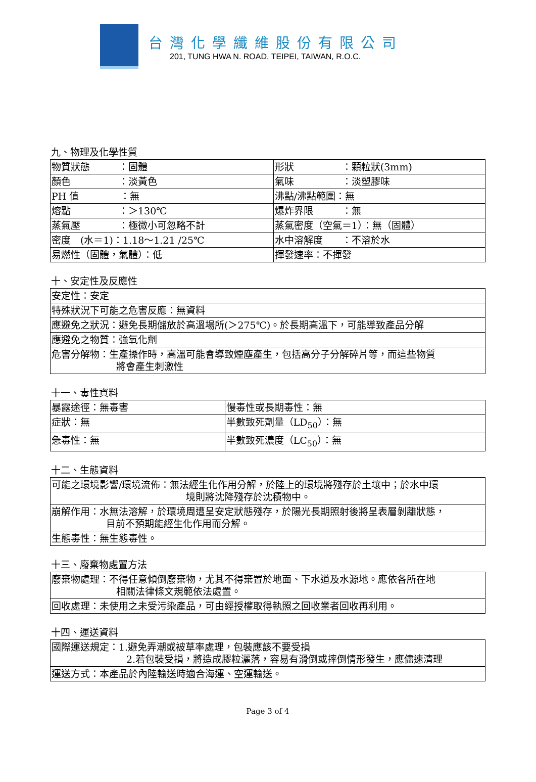台灣化學纖維股份有限公司
201, TUNG HWA N. ROAD, TEIPEI, TAIWAN, R.O.C.
九、物理及化學性質
| 物質狀態 ：固體 | 形狀 ：顆粒狀(3mm) |
| 顏色 ：淡黃色 | 氣味 ：淡塑膠味 |
| PH 值 ：無 | 沸點/沸點範圍：無 |
| 熔點 ：＞130℃ | 爆炸界限 ：無 |
| 蒸氣壓 ：極微小可忽略不計 | 蒸氣密度（空氣＝1）：無（固體） |
| 密度 (水＝1)：1.18～1.21 /25℃ | 水中溶解度 ：不溶於水 |
| 易燃性（固體，氣體）：低 | 揮發速率：不揮發 |
十、安定性及反應性
| 安定性：安定 |
| 特殊狀況下可能之危害反應：無資料 |
| 應避免之狀況：避免長期儲放於高溫場所(＞275℃)。於長期高溫下，可能導致產品分解 |
| 應避免之物質：強氧化劑 |
| 危害分解物：生產操作時，高溫可能會導致煙塵產生，包括高分子分解碎片等，而這些物質 將會產生刺激性 |
十一、毒性資料
| 暴露途徑：無毒害 | 慢毒性或長期毒性：無 |
| 症狀：無 | 半數致死劑量（LD<sub>50</sub>）：無 |
| 急毒性：無 | 半數致死濃度（LC<sub>50</sub>）：無 |
十二、生態資料
| 可能之環境影響/環境流佈：無法經生化作用分解，於陸上的環境將殘存於土壤中；於水中環 境則將沈降殘存於沈積物中。 |
| 崩解作用：水無法溶解，於環境周遭呈安定狀態殘存，於陽光長期照射後將呈表層剝離狀態， 目前不預期能經生化作用而分解。 |
| 生態毒性：無生態毒性。 |
十三、廢棄物處置方法
| 廢棄物處理：不得任意傾倒廢棄物，尤其不得棄置於地面、下水道及水源地。應依各所在地 相關法律條文規範依法處置。 |
| 回收處理：未使用之未受污染產品，可由經授權取得執照之回收業者回收再利用。 |
十四、運送資料
| 國際運送規定：1.避免弄潮或被草率處理，包裝應該不要受損 2.若包裝受損，將造成膠粒灑落，容易有滑倒或摔倒情形發生，應儘速清理 |
| 運送方式：本產品於內陸輸送時適合海運、空運輸送。 |
Page 3 of 4